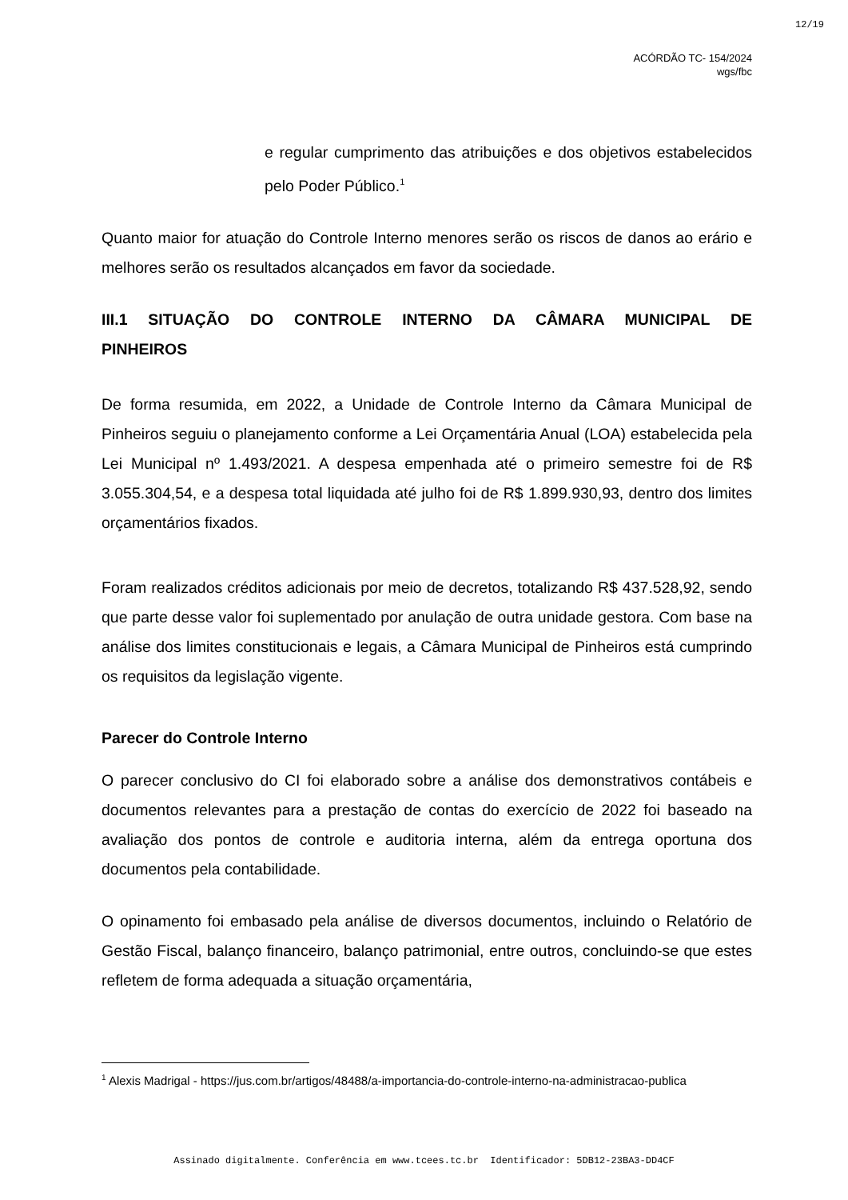12/19
ACÓRDÃO TC- 154/2024
wgs/fbc
e regular cumprimento das atribuições e dos objetivos estabelecidos pelo Poder Público.<sup>1</sup>
Quanto maior for atuação do Controle Interno menores serão os riscos de danos ao erário e melhores serão os resultados alcançados em favor da sociedade.
III.1 SITUAÇÃO DO CONTROLE INTERNO DA CÂMARA MUNICIPAL DE PINHEIROS
De forma resumida, em 2022, a Unidade de Controle Interno da Câmara Municipal de Pinheiros seguiu o planejamento conforme a Lei Orçamentária Anual (LOA) estabelecida pela Lei Municipal nº 1.493/2021. A despesa empenhada até o primeiro semestre foi de R$ 3.055.304,54, e a despesa total liquidada até julho foi de R$ 1.899.930,93, dentro dos limites orçamentários fixados.
Foram realizados créditos adicionais por meio de decretos, totalizando R$ 437.528,92, sendo que parte desse valor foi suplementado por anulação de outra unidade gestora. Com base na análise dos limites constitucionais e legais, a Câmara Municipal de Pinheiros está cumprindo os requisitos da legislação vigente.
Parecer do Controle Interno
O parecer conclusivo do CI foi elaborado sobre a análise dos demonstrativos contábeis e documentos relevantes para a prestação de contas do exercício de 2022 foi baseado na avaliação dos pontos de controle e auditoria interna, além da entrega oportuna dos documentos pela contabilidade.
O opinamento foi embasado pela análise de diversos documentos, incluindo o Relatório de Gestão Fiscal, balanço financeiro, balanço patrimonial, entre outros, concluindo-se que estes refletem de forma adequada a situação orçamentária,
<sup>1</sup> Alexis Madrigal - https://jus.com.br/artigos/48488/a-importancia-do-controle-interno-na-administracao-publica
Assinado digitalmente. Conferência em www.tcees.tc.br Identificador: 5DB12-23BA3-DD4CF